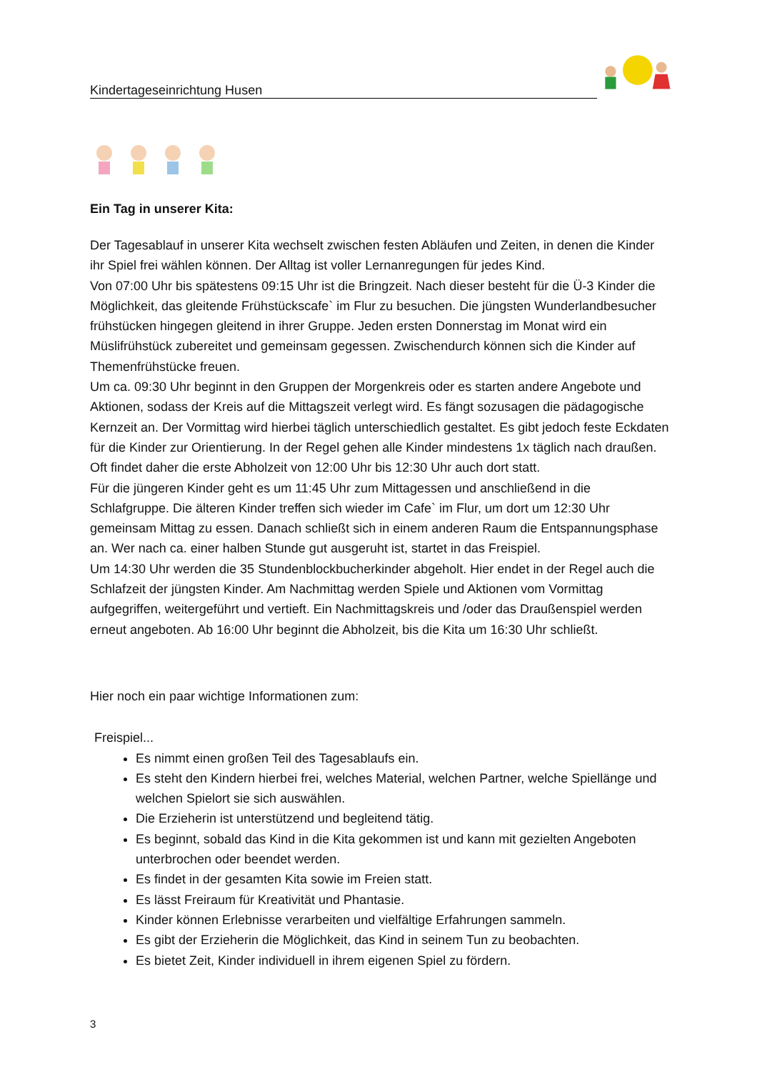Kindertageseinrichtung Husen
Ein Tag in unserer Kita:
Der Tagesablauf in unserer Kita wechselt zwischen festen Abläufen und Zeiten, in denen die Kinder ihr Spiel frei wählen können. Der Alltag ist voller Lernanregungen für jedes Kind.
Von 07:00 Uhr bis spätestens 09:15 Uhr ist die Bringzeit. Nach dieser besteht für die Ü-3 Kinder die Möglichkeit, das gleitende Frühstückscafe` im Flur zu besuchen. Die jüngsten Wunderlandbesucher frühstücken hingegen gleitend in ihrer Gruppe. Jeden ersten Donnerstag im Monat wird ein Müslifrühstück zubereitet und gemeinsam gegessen. Zwischendurch können sich die Kinder auf Themenfrühstücke freuen.
Um ca. 09:30 Uhr beginnt in den Gruppen der Morgenkreis oder es starten andere Angebote und Aktionen, sodass der Kreis auf die Mittagszeit verlegt wird. Es fängt sozusagen die pädagogische Kernzeit an. Der Vormittag wird hierbei täglich unterschiedlich gestaltet. Es gibt jedoch feste Eckdaten für die Kinder zur Orientierung. In der Regel gehen alle Kinder mindestens 1x täglich nach draußen. Oft findet daher die erste Abholzeit von 12:00 Uhr bis 12:30 Uhr auch dort statt.
Für die jüngeren Kinder geht es um 11:45 Uhr zum Mittagessen und anschließend in die Schlafgruppe. Die älteren Kinder treffen sich wieder im Cafe` im Flur, um dort um 12:30 Uhr gemeinsam Mittag zu essen. Danach schließt sich in einem anderen Raum die Entspannungsphase an. Wer nach ca. einer halben Stunde gut ausgeruht ist, startet in das Freispiel.
Um 14:30 Uhr werden die 35 Stundenblockbucherkinder abgeholt. Hier endet in der Regel auch die Schlafzeit der jüngsten Kinder. Am Nachmittag werden Spiele und Aktionen vom Vormittag aufgegriffen, weitergeführt und vertieft. Ein Nachmittagskreis und /oder das Draußenspiel werden erneut angeboten. Ab 16:00 Uhr beginnt die Abholzeit, bis die Kita um 16:30 Uhr schließt.
Hier noch ein paar wichtige Informationen zum:
Freispiel...
Es nimmt einen großen Teil des Tagesablaufs ein.
Es steht den Kindern hierbei frei, welches Material, welchen Partner, welche Spiellänge und welchen Spielort sie sich auswählen.
Die Erzieherin ist unterstützend und begleitend tätig.
Es beginnt, sobald das Kind in die Kita gekommen ist und kann mit gezielten Angeboten unterbrochen oder beendet werden.
Es findet in der gesamten Kita sowie im Freien statt.
Es lässt Freiraum für Kreativität und Phantasie.
Kinder können Erlebnisse verarbeiten und vielfältige Erfahrungen sammeln.
Es gibt der Erzieherin die Möglichkeit, das Kind in seinem Tun zu beobachten.
Es bietet Zeit, Kinder individuell in ihrem eigenen Spiel zu fördern.
3